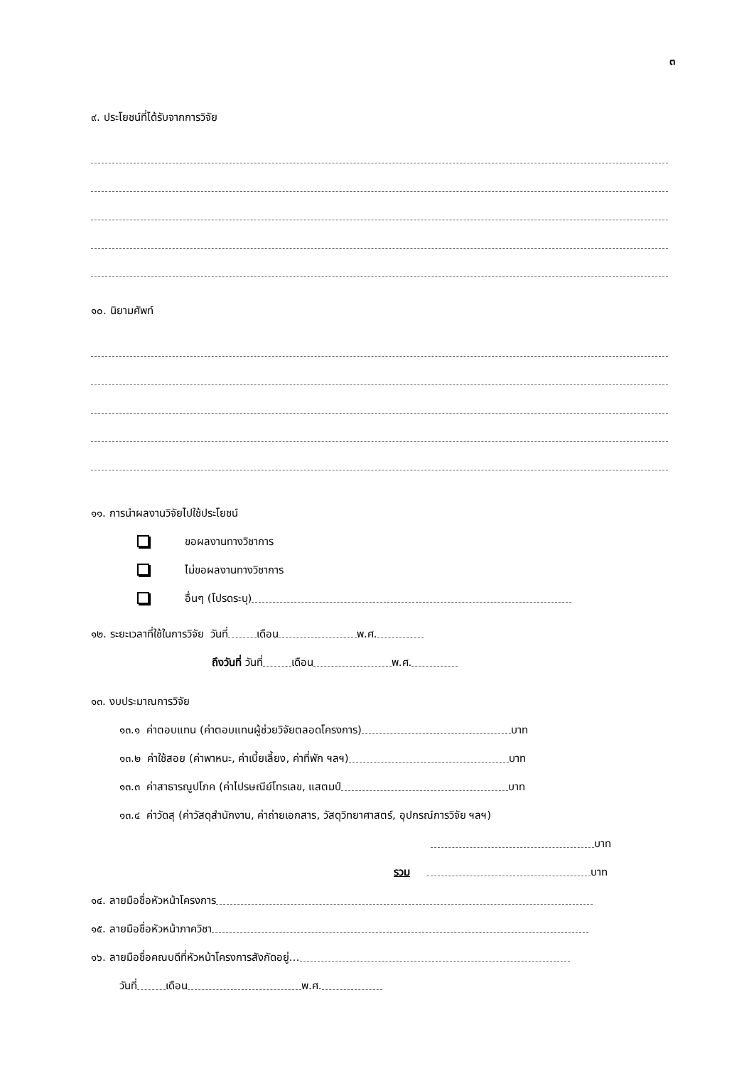๓
๙. ประโยชน์ที่ได้รับจากการวิจัย
๑๐. นิยามศัพท์
๑๑. การนำผลงานวิจัยไปใช้ประโยชน์
ขอผลงานทางวิชาการ
ไม่ขอผลงานทางวิชาการ
อื่นๆ (โปรดระบุ)
๑๒. ระยะเวลาที่ใช้ในการวิจัย วันที่ เดือน พ.ศ.
ถึงวันที่ วันที่ เดือน พ.ศ.
๑๓. งบประมาณการวิจัย
๑๓.๑ ค่าตอบแทน (ค่าตอบแทนผู้ช่วยวิจัยตลอดโครงการ) บาท
๑๓.๒ ค่าใช้สอย (ค่าพาหนะ, ค่าเบี้ยเลี้ยง, ค่าที่พัก ฯลฯ) บาท
๑๓.๓ ค่าสาธารณูปโภค (ค่าไปรษณีย์โทรเลข, แสตมป์ บาท
๑๓.๔ ค่าวัดสุ (ค่าวัสดุสำนักงาน, ค่าถ่ายเอกสาร, วัสดุวิทยาศาสตร์, อุปกรณ์การวิจัย ฯลฯ)
บาท
รวม บาท
๑๔. ลายมือชื่อหัวหน้าโครงการ
๑๕. ลายมือชื่อหัวหน้าภาควิชา
๑๖. ลายมือชื่อคณบดีที่หัวหน้าโครงการสังกัดอยู่…
วันที่ เดือน พ.ศ.